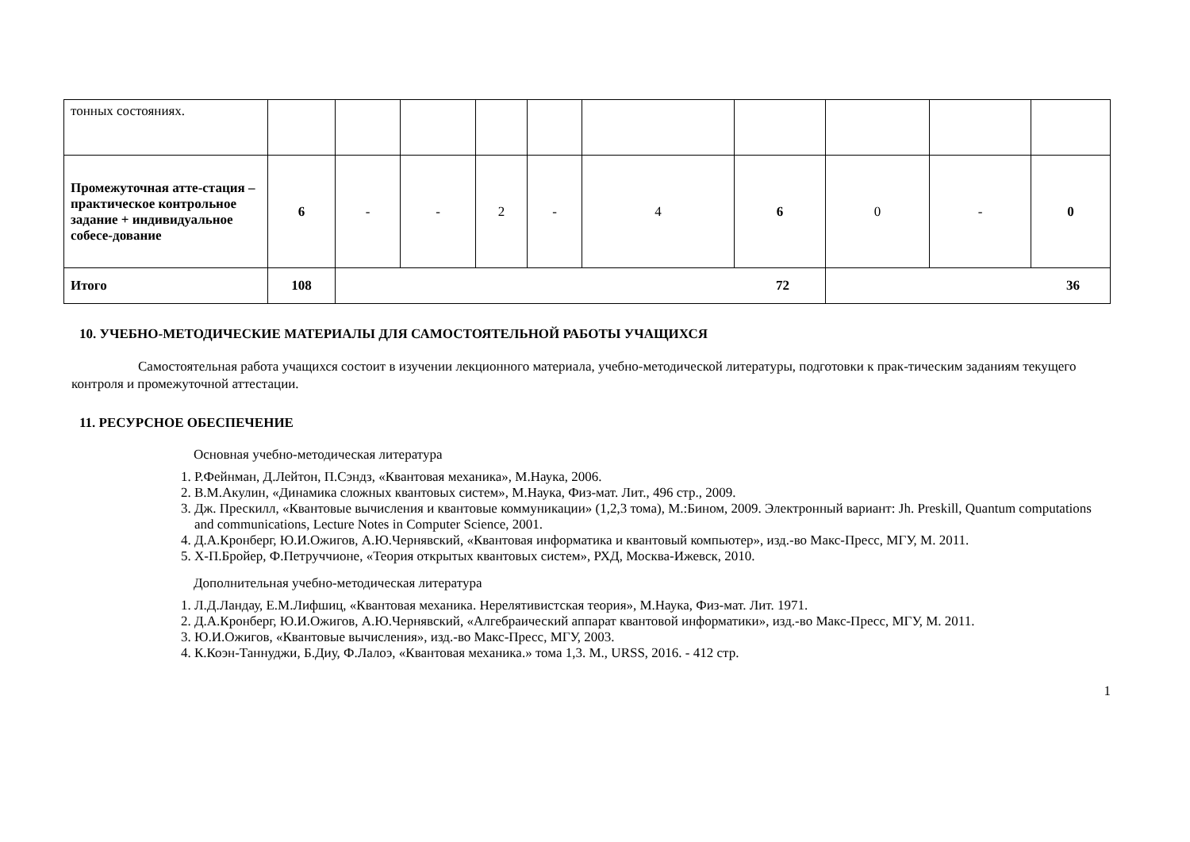| тонных состояниях. | | | | | | | | | | |
| Промежуточная атте-стация – практическое контрольное задание + индивидуальное собесе-дование | 6 | - | - | 2 | - | 4 | 6 | 0 | - | 0 |
| Итого | 108 | 72 | | | | | | 36 | | |
10. УЧЕБНО-МЕТОДИЧЕСКИЕ МАТЕРИАЛЫ ДЛЯ САМОСТОЯТЕЛЬНОЙ РАБОТЫ УЧАЩИХСЯ
Самостоятельная работа учащихся состоит в изучении лекционного материала, учебно-методической литературы, подготовки к прак-тическим заданиям текущего контроля и промежуточной аттестации.
11. РЕСУРСНОЕ ОБЕСПЕЧЕНИЕ
Основная учебно-методическая литература
1. Р.Фейнман, Д.Лейтон, П.Сэндз, «Квантовая механика», М.Наука, 2006.
2. В.М.Акулин, «Динамика сложных квантовых систем», М.Наука, Физ-мат. Лит., 496 стр., 2009.
3. Дж. Прескилл, «Квантовые вычисления и квантовые коммуникации» (1,2,3 тома), М.:Бином, 2009. Электронный вариант: Jh. Preskill, Quantum computations and communications, Lecture Notes in Computer Science, 2001.
4. Д.А.Кронберг, Ю.И.Ожигов, А.Ю.Чернявский, «Квантовая информатика и квантовый компьютер», изд.-во Макс-Пресс, МГУ, М. 2011.
5. Х-П.Бройер, Ф.Петруччионе, «Теория открытых квантовых систем», РХД, Москва-Ижевск, 2010.
Дополнительная учебно-методическая литература
1. Л.Д.Ландау, Е.М.Лифшиц, «Квантовая механика. Нерелятивистская теория», М.Наука, Физ-мат. Лит. 1971.
2. Д.А.Кронберг, Ю.И.Ожигов, А.Ю.Чернявский, «Алгебраический аппарат квантовой информатики», изд.-во Макс-Пресс, МГУ, М. 2011.
3. Ю.И.Ожигов, «Квантовые вычисления», изд.-во Макс-Пресс, МГУ, 2003.
4. К.Коэн-Таннуджи, Б.Диу, Ф.Лалоэ, «Квантовая механика.» тома 1,3. М., URSS, 2016. - 412 стр.
1